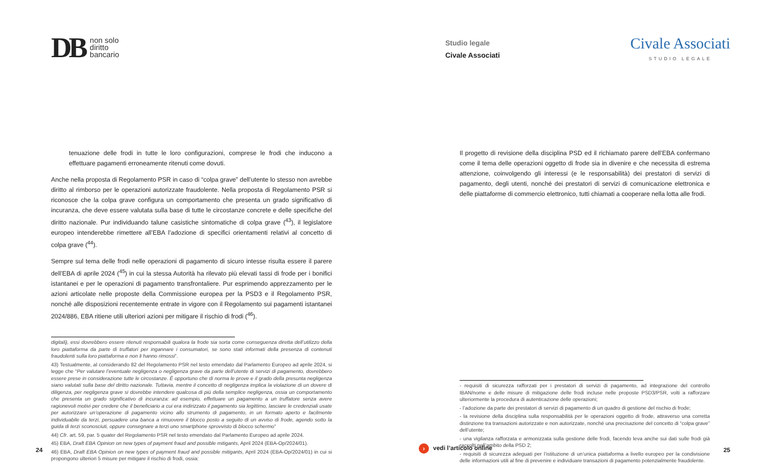DB non solo
diritto
bancario
tenuazione delle frodi in tutte le loro configurazioni, comprese le frodi che inducono a effettuare pagamenti erroneamente ritenuti come dovuti.
Anche nella proposta di Regolamento PSR in caso di “colpa grave” dell’utente lo stesso non avrebbe diritto al rimborso per le operazioni autorizzate fraudolente. Nella proposta di Regolamento PSR si riconosce che la colpa grave configura un comportamento che presenta un grado significativo di incuranza, che deve essere valutata sulla base di tutte le circostanze concrete e delle specifiche del diritto nazionale. Pur individuando talune casistiche sintomatiche di colpa grave (<sup>43</sup>), il legislatore europeo intenderebbe rimettere all’EBA l’adozione di specifici orientamenti relativi al concetto di colpa grave (<sup>44</sup>).
Sempre sul tema delle frodi nelle operazioni di pagamento di sicuro intesse risulta essere il parere dell’EBA di aprile 2024 (<sup>45</sup>) in cui la stessa Autorità ha rilevato più elevati tassi di frode per i bonifici istantanei e per le operazioni di pagamento transfrontaliere. Pur esprimendo apprezzamento per le azioni articolate nelle proposte della Commissione europea per la PSD3 e il Regolamento PSR, nonché alle disposizioni recentemente entrate in vigore con il Regolamento sui pagamenti istantanei 2024/886, EBA ritiene utili ulteriori azioni per mitigare il rischio di frodi (<sup>46</sup>).
digitali), essi dovrebbero essere ritenuti responsabili qualora la frode sia sorta come conseguenza diretta dell’utilizzo della loro piattaforma da parte di truffatori per ingannare i consumatori, se sono stati informati della presenza di contenuti fraudolenti sulla loro piattaforma e non li hanno rimossi”.
43) Testualmente, al considerando 82 del Regolamento PSR nel testo emendato dal Parlamento Europeo ad aprile 2024, si legge che “Per valutare l’eventuale negligenza o negligenza grave da parte dell’utente di servizi di pagamento, dovrebbero essere prese in considerazione tutte le circostanze. È opportuno che di norma le prove e il grado della presunta negligenza siano valutati sulla base del diritto nazionale. Tuttavia, mentre il concetto di negligenza implica la violazione di un dovere di diligenza, per negligenza grave si dovrebbe intendere qualcosa di più della semplice negligenza, ossia un comportamento che presenta un grado significativo di incuranza: ad esempio, effettuare un pagamento a un truffatore senza avere ragionevoli motivi per credere che il beneficiario a cui era indirizzato il pagamento sia legittimo, lasciare le credenziali usate per autorizzare un’operazione di pagamento vicino allo strumento di pagamento, in un formato aperto e facilmente individuabile da terzi, persuadere una banca a rimuovere il blocco posto a seguito di un avviso di frode, agendo sotto la guida di terzi sconosciuti, oppure consegnare a terzi uno smartphone sprovvisto di blocco schermo”
44) Cfr. art. 59, par. 5 quater del Regolamento PSR nel testo emendato dal Parlamento Europeo ad aprile 2024.
45) EBA, Draft EBA Opinion on new types of payment fraud and possible mitigants, April 2024 (EBA-Op/2024/01).
46) EBA, Draft EBA Opinion on new types of payment fraud and possible mitigants, April 2024 (EBA-Op/2024/01) in cui si propongono ulteriori 5 misure per mitigare il rischio di frodi, ossia:
24
Studio legale
Civale Associati
Civale Associati
STUDIO LEGALE
Il progetto di revisione della disciplina PSD ed il richiamato parere dell’EBA confermano come il tema delle operazioni oggetto di frode sia in divenire e che necessita di estrema attenzione, coinvolgendo gli interessi (e le responsabilità) dei prestatori di servizi di pagamento, degli utenti, nonché dei prestatori di servizi di comunicazione elettronica e delle piattaforme di commercio elettronico, tutti chiamati a cooperare nella lotta alle frodi.
- requisiti di sicurezza rafforzati per i prestatori di servizi di pagamento, ad integrazione del controllo IBAN/nome e delle misure di mitigazione delle frodi incluse nelle proposte PSD3/PSR, volti a rafforzare ulteriormente la procedura di autenticazione delle operazioni;
- l’adozione da parte dei prestatori di servizi di pagamento di un quadro di gestione del rischio di frode;
- la revisione della disciplina sulla responsabilità per le operazioni oggetto di frode, attraverso una corretta distinzione tra transazioni autorizzate e non autorizzate, nonché una precisazione del concetto di “colpa grave” dell’utente;
- una vigilanza rafforzata e armonizzata sulla gestione delle frodi, facendo leva anche sui dati sulle frodi già raccolti nell’ambito della PSD 2;
- requisiti di sicurezza adeguati per l’istituzione di un’unica piattaforma a livello europeo per la condivisione delle informazioni utili al fine di prevenire e individuare transazioni di pagamento potenzialmente fraudolente.
› vedi l’articolo online 25